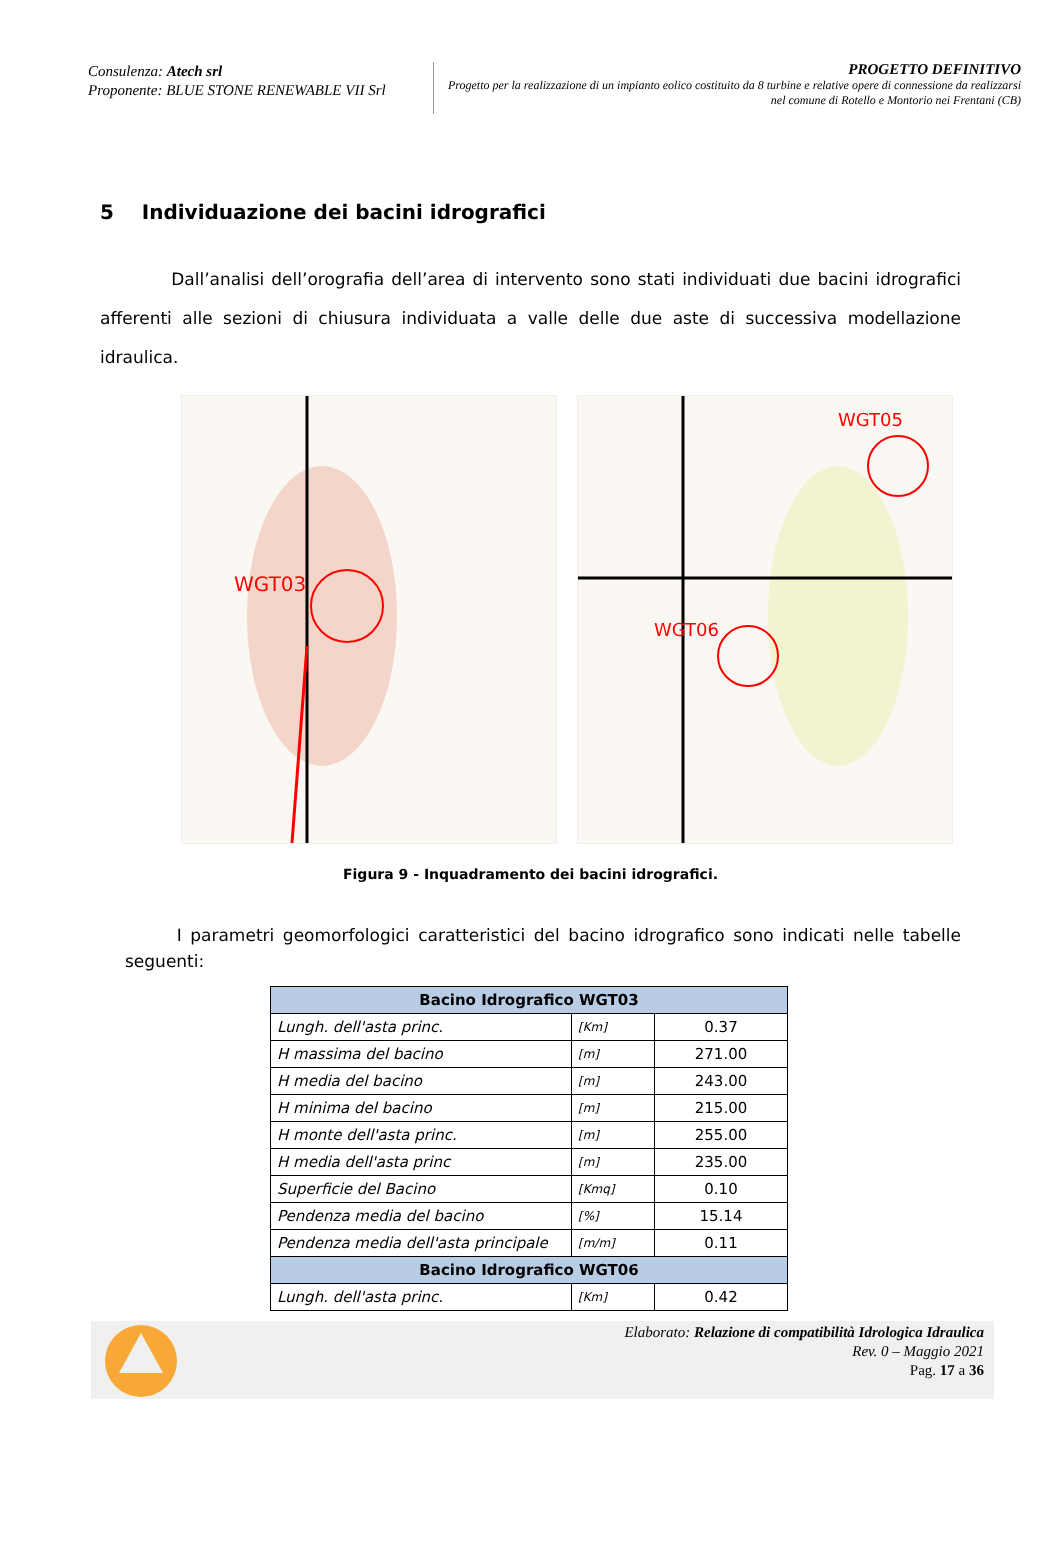Consulenza: Atech srl
Proponente: BLUE STONE RENEWABLE VII Srl
PROGETTO DEFINITIVO
Progetto per la realizzazione di un impianto eolico costituito da 8 turbine e relative opere di connessione da realizzarsi nel comune di Rotello e Montorio nei Frentani (CB)
5 Individuazione dei bacini idrografici
Dall’analisi dell’orografia dell’area di intervento sono stati individuati due bacini idrografici afferenti alle sezioni di chiusura individuata a valle delle due aste di successiva modellazione idraulica.
WGT03
WGT06
WGT05
Figura 9 - Inquadramento dei bacini idrografici.
I parametri geomorfologici caratteristici del bacino idrografico sono indicati nelle tabelle seguenti:
| Bacino Idrografico WGT03 | | |
| --- | --- | --- |
| Lungh. dell'asta princ. | [Km] | 0.37 |
| H massima del bacino | [m] | 271.00 |
| H media del bacino | [m] | 243.00 |
| H minima del bacino | [m] | 215.00 |
| H monte dell'asta princ. | [m] | 255.00 |
| H media dell'asta princ | [m] | 235.00 |
| Superficie del Bacino | [Kmq] | 0.10 |
| Pendenza media del bacino | [%] | 15.14 |
| Pendenza media dell'asta principale | [m/m] | 0.11 |
| Bacino Idrografico WGT06 | | |
| Lungh. dell'asta princ. | [Km] | 0.42 |
Elaborato: Relazione di compatibilità Idrologica Idraulica
Rev. 0 – Maggio 2021
Pag. 17 a 36